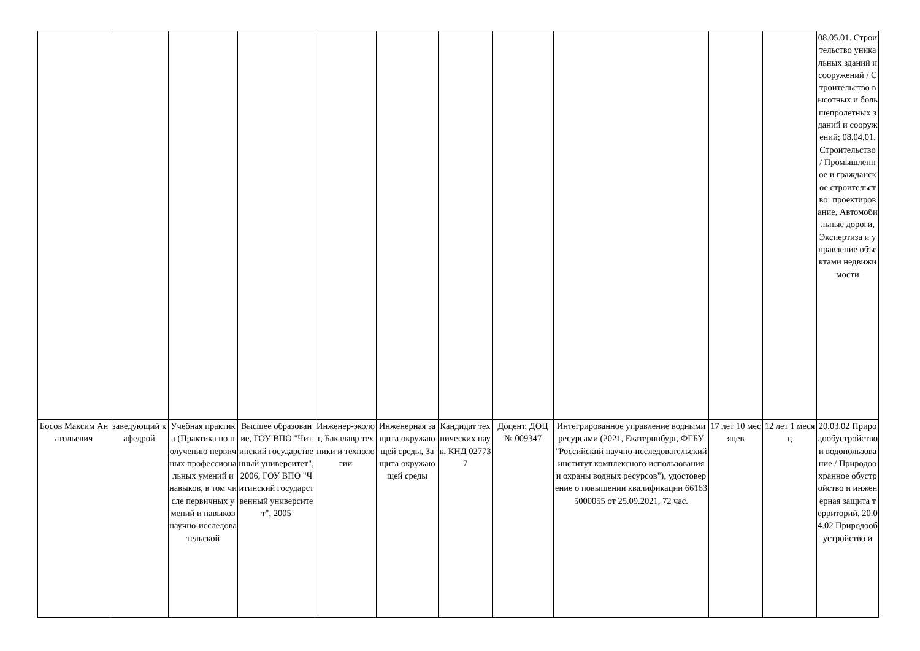| | | | | | | | | | | | 08.05.01. Строительство уникальных зданий и сооружений / Строительство высотных и большепролетных зданий и сооружений; 08.04.01.Строительство / Промышленное и гражданское строительство: проектирование, Автомобильные дороги, Экспертиза и управление объектами недвижимости |
| Босов Максим Анатольевич | заведующий кафедрой | Учебная практика (Практика по получению первичных профессиональных умений и навыков, в том числе первичных умений и навыков научно-исследовательской | Высшее образование, ГОУ ВПО "Читинский государственный университет", 2006, ГОУ ВПО "Читинский государственный университет", 2005 | Инженер-эколог, Бакалавр техники и технологии | Инженерная защита окружающей среды, Защита окружающей среды | Кандидат технических наук, КНД 027737 | Доцент, ДОЦ № 009347 | Интегрированное управление водными ресурсами (2021, Екатеринбург, ФГБУ "Российский научно-исследовательский институт комплексного использования и охраны водных ресурсов"), удостоверение о повышении квалификации 661635000055 от 25.09.2021, 72 час. | 17 лет 10 месяцев | 12 лет 1 месяц | 20.03.02 Природообустройство и водопользование / Природоохранное обустройство и инженерная защита территорий, 20.04.02 Природообустройство и |